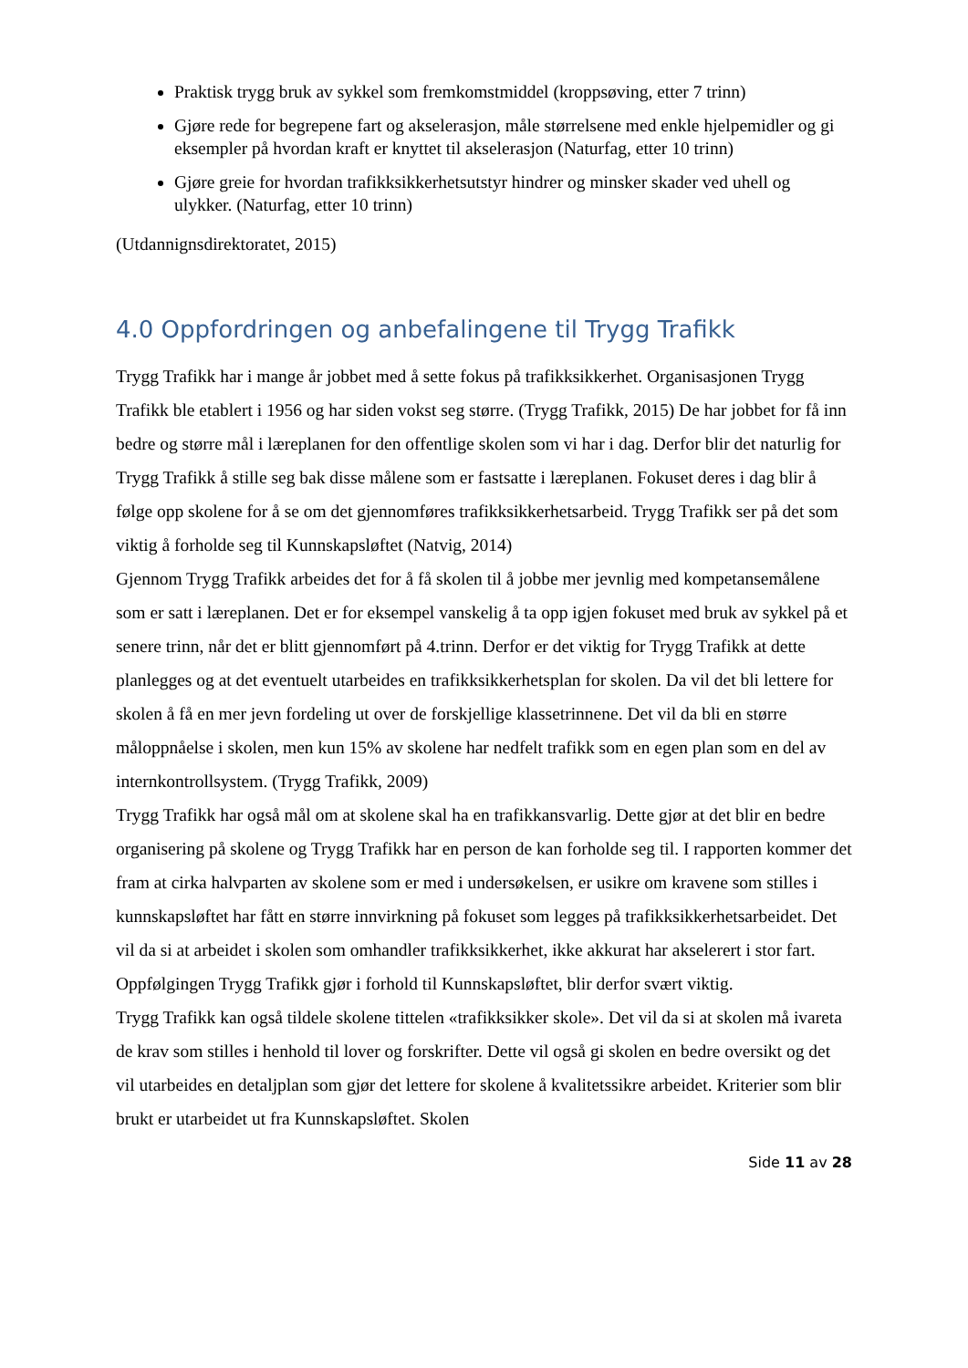Praktisk trygg bruk av sykkel som fremkomstmiddel (kroppsøving, etter 7 trinn)
Gjøre rede for begrepene fart og akselerasjon, måle størrelsene med enkle hjelpemidler og gi eksempler på hvordan kraft er knyttet til akselerasjon (Naturfag, etter 10 trinn)
Gjøre greie for hvordan trafikksikkerhetsutstyr hindrer og minsker skader ved uhell og ulykker. (Naturfag, etter 10 trinn)
(Utdannignsdirektoratet, 2015)
4.0 Oppfordringen og anbefalingene til Trygg Trafikk
Trygg Trafikk har i mange år jobbet med å sette fokus på trafikksikkerhet. Organisasjonen Trygg Trafikk ble etablert i 1956 og har siden vokst seg større. (Trygg Trafikk, 2015) De har jobbet for få inn bedre og større mål i læreplanen for den offentlige skolen som vi har i dag. Derfor blir det naturlig for Trygg Trafikk å stille seg bak disse målene som er fastsatte i læreplanen. Fokuset deres i dag blir å følge opp skolene for å se om det gjennomføres trafikksikkerhetsarbeid. Trygg Trafikk ser på det som viktig å forholde seg til Kunnskapsløftet (Natvig, 2014)
Gjennom Trygg Trafikk arbeides det for å få skolen til å jobbe mer jevnlig med kompetansemålene som er satt i læreplanen. Det er for eksempel vanskelig å ta opp igjen fokuset med bruk av sykkel på et senere trinn, når det er blitt gjennomført på 4.trinn. Derfor er det viktig for Trygg Trafikk at dette planlegges og at det eventuelt utarbeides en trafikksikkerhetsplan for skolen. Da vil det bli lettere for skolen å få en mer jevn fordeling ut over de forskjellige klassetrinnene. Det vil da bli en større måloppnåelse i skolen, men kun 15% av skolene har nedfelt trafikk som en egen plan som en del av internkontrollsystem. (Trygg Trafikk, 2009)
Trygg Trafikk har også mål om at skolene skal ha en trafikkansvarlig. Dette gjør at det blir en bedre organisering på skolene og Trygg Trafikk har en person de kan forholde seg til. I rapporten kommer det fram at cirka halvparten av skolene som er med i undersøkelsen, er usikre om kravene som stilles i kunnskapsløftet har fått en større innvirkning på fokuset som legges på trafikksikkerhetsarbeidet. Det vil da si at arbeidet i skolen som omhandler trafikksikkerhet, ikke akkurat har akselerert i stor fart. Oppfølgingen Trygg Trafikk gjør i forhold til Kunnskapsløftet, blir derfor svært viktig.
Trygg Trafikk kan også tildele skolene tittelen «trafikksikker skole». Det vil da si at skolen må ivareta de krav som stilles i henhold til lover og forskrifter. Dette vil også gi skolen en bedre oversikt og det vil utarbeides en detaljplan som gjør det lettere for skolene å kvalitetssikre arbeidet. Kriterier som blir brukt er utarbeidet ut fra Kunnskapsløftet. Skolen
Side 11 av 28